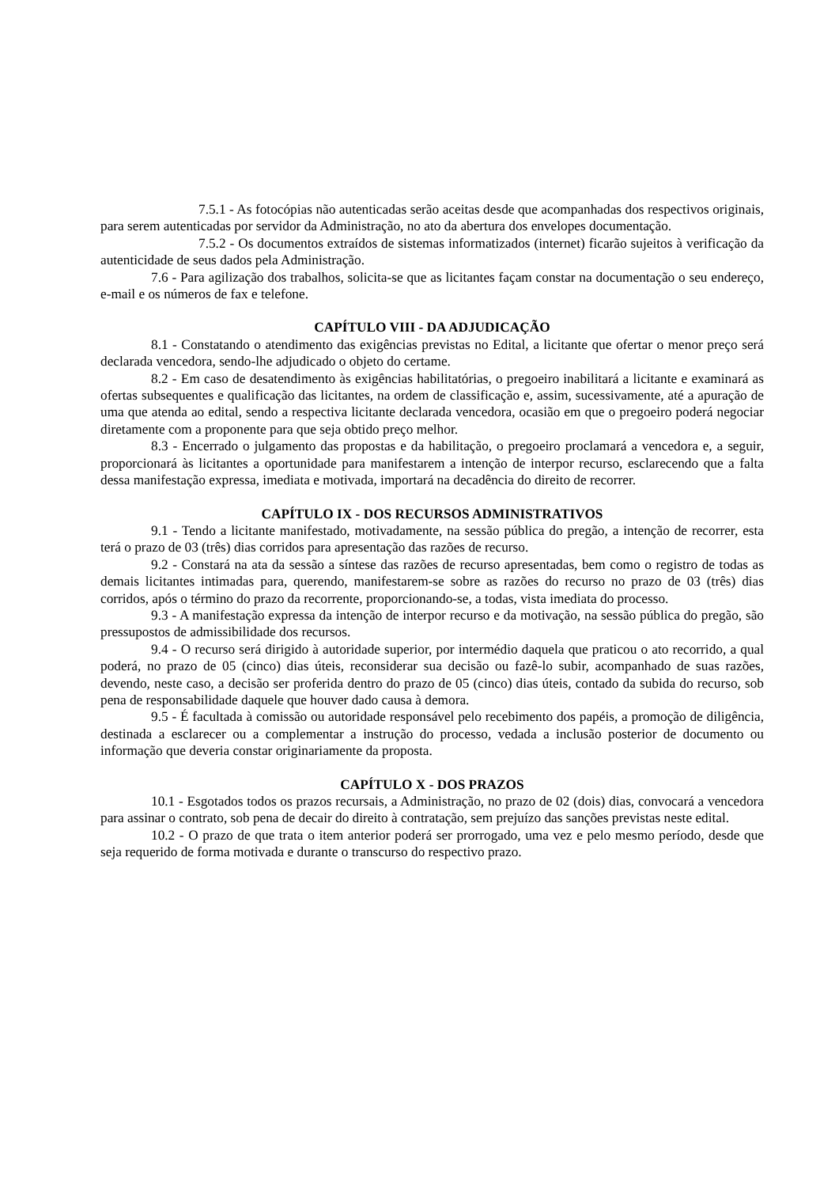7.5.1 - As fotocópias não autenticadas serão aceitas desde que acompanhadas dos respectivos originais, para serem autenticadas por servidor da Administração, no ato da abertura dos envelopes documentação.
7.5.2 - Os documentos extraídos de sistemas informatizados (internet) ficarão sujeitos à verificação da autenticidade de seus dados pela Administração.
7.6 - Para agilização dos trabalhos, solicita-se que as licitantes façam constar na documentação o seu endereço, e-mail e os números de fax e telefone.
CAPÍTULO VIII - DA ADJUDICAÇÃO
8.1 - Constatando o atendimento das exigências previstas no Edital, a licitante que ofertar o menor preço será declarada vencedora, sendo-lhe adjudicado o objeto do certame.
8.2 - Em caso de desatendimento às exigências habilitatórias, o pregoeiro inabilitará a licitante e examinará as ofertas subsequentes e qualificação das licitantes, na ordem de classificação e, assim, sucessivamente, até a apuração de uma que atenda ao edital, sendo a respectiva licitante declarada vencedora, ocasião em que o pregoeiro poderá negociar diretamente com a proponente para que seja obtido preço melhor.
8.3 - Encerrado o julgamento das propostas e da habilitação, o pregoeiro proclamará a vencedora e, a seguir, proporcionará às licitantes a oportunidade para manifestarem a intenção de interpor recurso, esclarecendo que a falta dessa manifestação expressa, imediata e motivada, importará na decadência do direito de recorrer.
CAPÍTULO IX - DOS RECURSOS ADMINISTRATIVOS
9.1 - Tendo a licitante manifestado, motivadamente, na sessão pública do pregão, a intenção de recorrer, esta terá o prazo de 03 (três) dias corridos para apresentação das razões de recurso.
9.2 - Constará na ata da sessão a síntese das razões de recurso apresentadas, bem como o registro de todas as demais licitantes intimadas para, querendo, manifestarem-se sobre as razões do recurso no prazo de 03 (três) dias corridos, após o término do prazo da recorrente, proporcionando-se, a todas, vista imediata do processo.
9.3 - A manifestação expressa da intenção de interpor recurso e da motivação, na sessão pública do pregão, são pressupostos de admissibilidade dos recursos.
9.4 - O recurso será dirigido à autoridade superior, por intermédio daquela que praticou o ato recorrido, a qual poderá, no prazo de 05 (cinco) dias úteis, reconsiderar sua decisão ou fazê-lo subir, acompanhado de suas razões, devendo, neste caso, a decisão ser proferida dentro do prazo de 05 (cinco) dias úteis, contado da subida do recurso, sob pena de responsabilidade daquele que houver dado causa à demora.
9.5 - É facultada à comissão ou autoridade responsável pelo recebimento dos papéis, a promoção de diligência, destinada a esclarecer ou a complementar a instrução do processo, vedada a inclusão posterior de documento ou informação que deveria constar originariamente da proposta.
CAPÍTULO X - DOS PRAZOS
10.1 - Esgotados todos os prazos recursais, a Administração, no prazo de 02 (dois) dias, convocará a vencedora para assinar o contrato, sob pena de decair do direito à contratação, sem prejuízo das sanções previstas neste edital.
10.2 - O prazo de que trata o item anterior poderá ser prorrogado, uma vez e pelo mesmo período, desde que seja requerido de forma motivada e durante o transcurso do respectivo prazo.